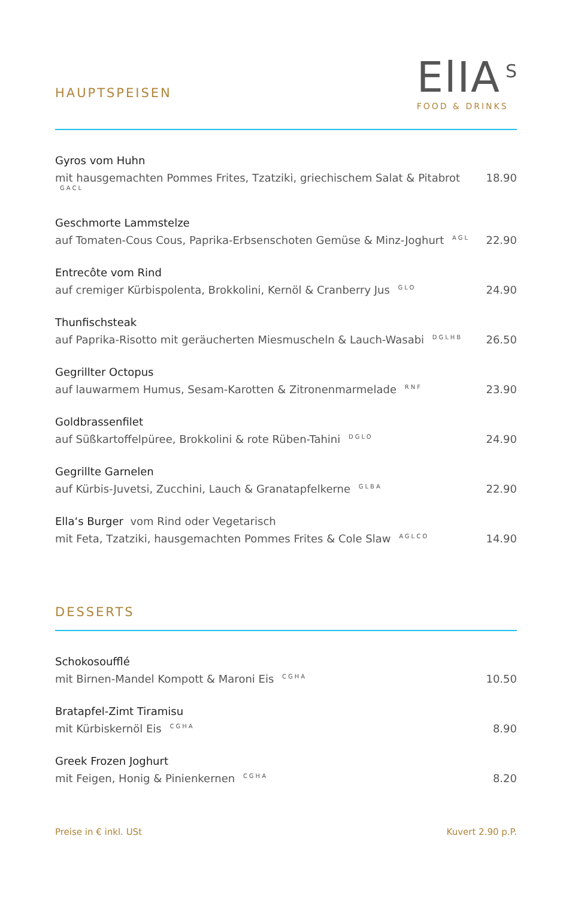HAUPTSPEISEN
ElIA<sup>S</sup>
FOOD & DRINKS
Gyros vom Huhn
mit hausgemachten Pommes Frites, Tzatziki, griechischem Salat & Pitabrot <sup>GACL</sup> 18.90
Geschmorte Lammstelze
auf Tomaten-Cous Cous, Paprika-Erbsenschoten Gemüse & Minz-Joghurt <sup>AGL</sup> 22.90
Entrecôte vom Rind
auf cremiger Kürbispolenta, Brokkolini, Kernöl & Cranberry Jus <sup>GLO</sup> 24.90
Thunfischsteak
auf Paprika-Risotto mit geräucherten Miesmuscheln & Lauch-Wasabi <sup>DGLHB</sup> 26.50
Gegrillter Octopus
auf lauwarmem Humus, Sesam-Karotten & Zitronenmarmelade <sup>RNF</sup> 23.90
Goldbrassenfilet
auf Süßkartoffelpüree, Brokkolini & rote Rüben-Tahini <sup>DGLO</sup> 24.90
Gegrillte Garnelen
auf Kürbis-Juvetsi, Zucchini, Lauch & Granatapfelkerne <sup>GLBA</sup> 22.90
Ella‘s Burger vom Rind oder Vegetarisch
mit Feta, Tzatziki, hausgemachten Pommes Frites & Cole Slaw <sup>AGLCO</sup> 14.90
DESSERTS
Schokosoufflé
mit Birnen-Mandel Kompott & Maroni Eis <sup>CGHA</sup> 10.50
Bratapfel-Zimt Tiramisu
mit Kürbiskernöl Eis <sup>CGHA</sup> 8.90
Greek Frozen Joghurt
mit Feigen, Honig & Pinienkernen <sup>CGHA</sup> 8.20
Preise in € inkl. USt Kuvert 2.90 p.P.